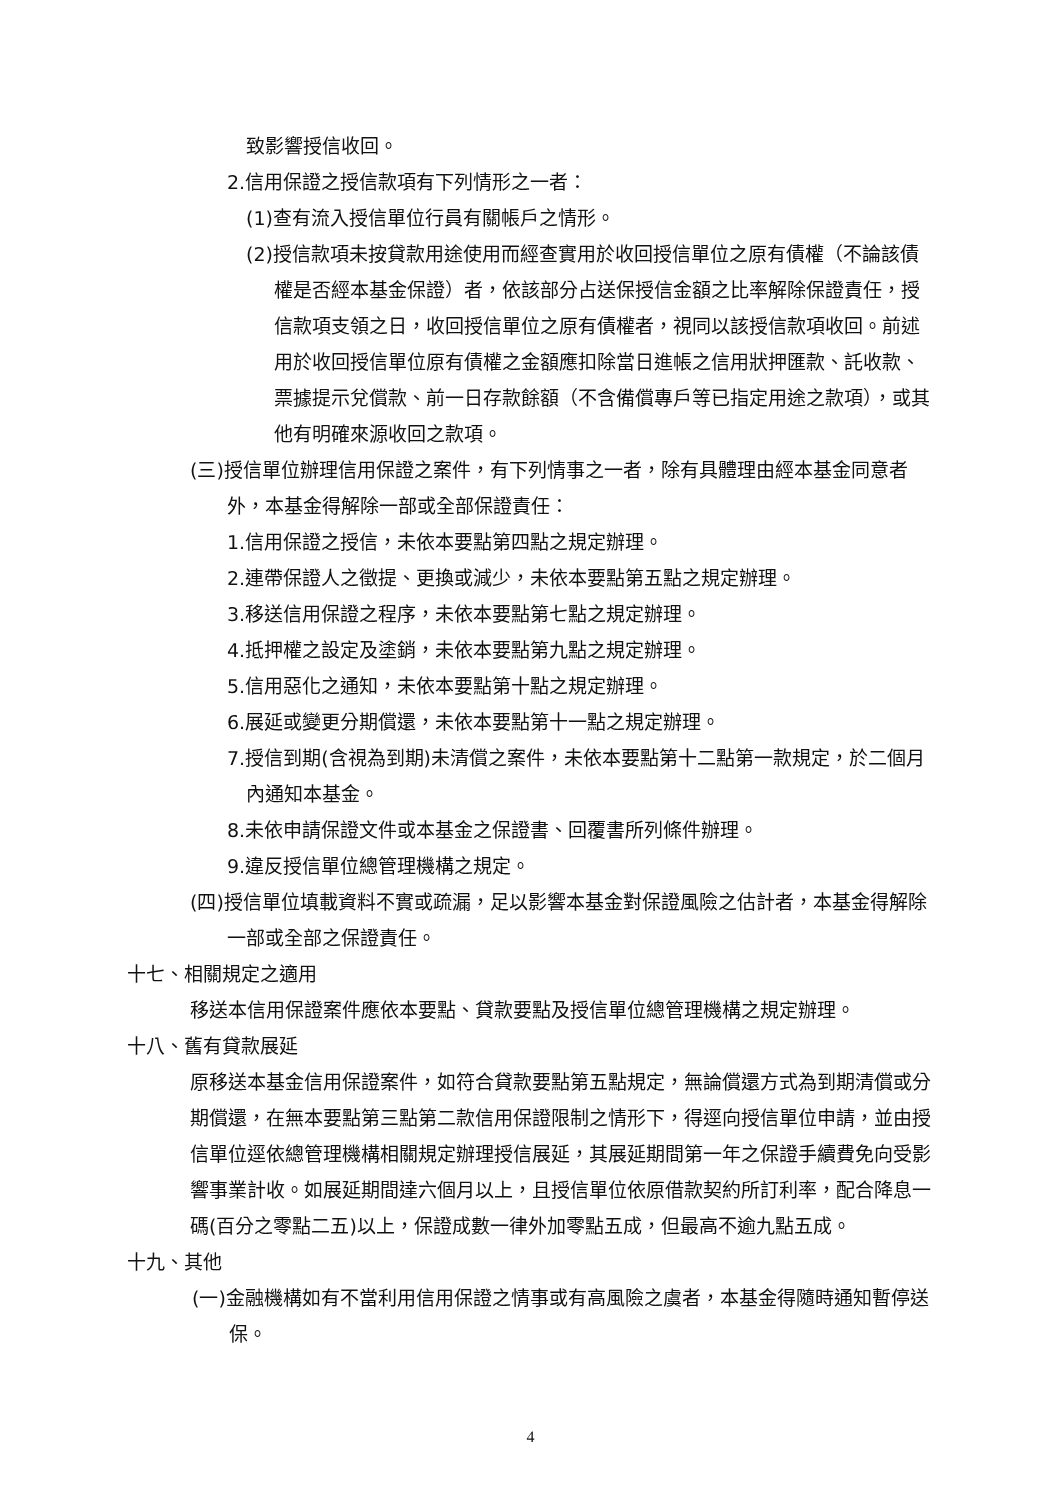致影響授信收回。
2.信用保證之授信款項有下列情形之一者：
(1)查有流入授信單位行員有關帳戶之情形。
(2)授信款項未按貸款用途使用而經查實用於收回授信單位之原有債權（不論該債權是否經本基金保證）者，依該部分占送保授信金額之比率解除保證責任，授信款項支領之日，收回授信單位之原有債權者，視同以該授信款項收回。前述用於收回授信單位原有債權之金額應扣除當日進帳之信用狀押匯款、託收款、票據提示兌償款、前一日存款餘額（不含備償專戶等已指定用途之款項），或其他有明確來源收回之款項。
(三)授信單位辦理信用保證之案件，有下列情事之一者，除有具體理由經本基金同意者外，本基金得解除一部或全部保證責任：
1.信用保證之授信，未依本要點第四點之規定辦理。
2.連帶保證人之徵提、更換或減少，未依本要點第五點之規定辦理。
3.移送信用保證之程序，未依本要點第七點之規定辦理。
4.抵押權之設定及塗銷，未依本要點第九點之規定辦理。
5.信用惡化之通知，未依本要點第十點之規定辦理。
6.展延或變更分期償還，未依本要點第十一點之規定辦理。
7.授信到期(含視為到期)未清償之案件，未依本要點第十二點第一款規定，於二個月內通知本基金。
8.未依申請保證文件或本基金之保證書、回覆書所列條件辦理。
9.違反授信單位總管理機構之規定。
(四)授信單位填載資料不實或疏漏，足以影響本基金對保證風險之估計者，本基金得解除一部或全部之保證責任。
十七、相關規定之適用
移送本信用保證案件應依本要點、貸款要點及授信單位總管理機構之規定辦理。
十八、舊有貸款展延
原移送本基金信用保證案件，如符合貸款要點第五點規定，無論償還方式為到期清償或分期償還，在無本要點第三點第二款信用保證限制之情形下，得逕向授信單位申請，並由授信單位逕依總管理機構相關規定辦理授信展延，其展延期間第一年之保證手續費免向受影響事業計收。如展延期間達六個月以上，且授信單位依原借款契約所訂利率，配合降息一碼(百分之零點二五)以上，保證成數一律外加零點五成，但最高不逾九點五成。
十九、其他
(一)金融機構如有不當利用信用保證之情事或有高風險之虞者，本基金得隨時通知暫停送保。
4